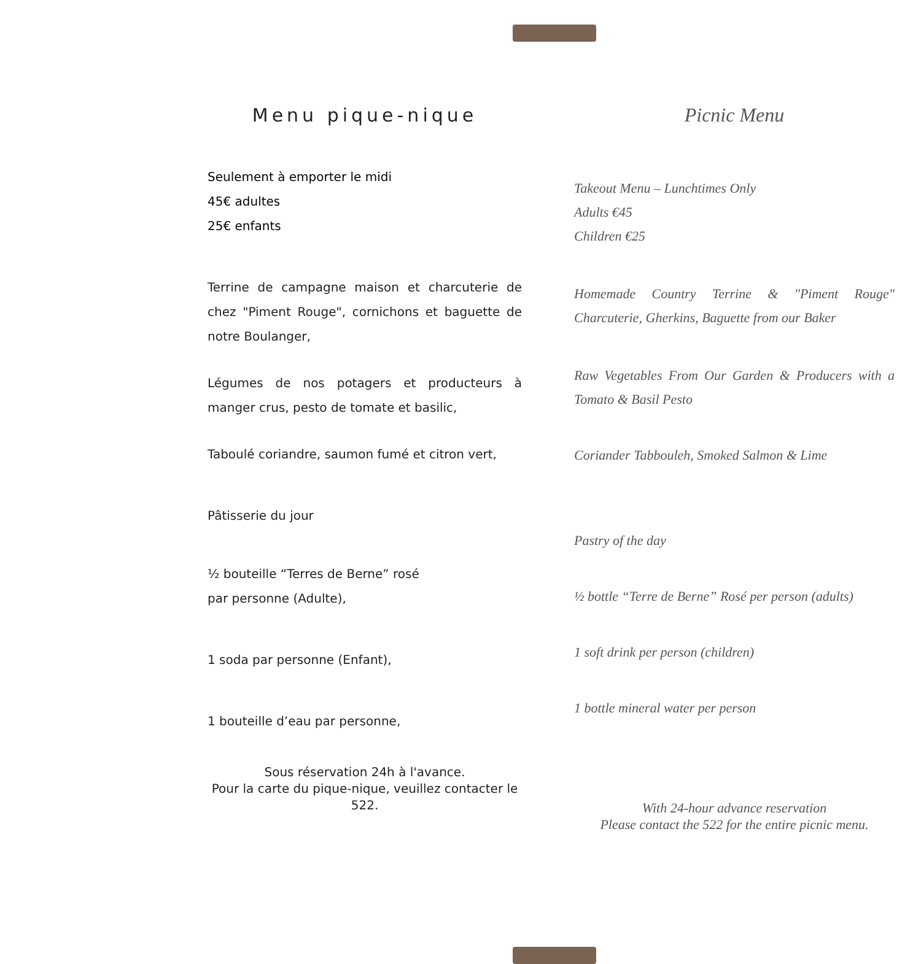Menu pique-nique
Seulement à emporter le midi
45€ adultes
25€ enfants
Terrine de campagne maison et charcuterie de chez "Piment Rouge", cornichons et baguette de notre Boulanger,
Légumes de nos potagers et producteurs à manger crus, pesto de tomate et basilic,
Taboulé coriandre, saumon fumé et citron vert,
Pâtisserie du jour
½ bouteille “Terres de Berne” rosé
par personne (Adulte),
1 soda par personne (Enfant),
1 bouteille d’eau par personne,
Sous réservation 24h à l'avance.
Pour la carte du pique-nique, veuillez contacter le 522.
Picnic Menu
Takeout Menu – Lunchtimes Only
Adults €45
Children €25
Homemade Country Terrine & "Piment Rouge" Charcuterie, Gherkins, Baguette from our Baker
Raw Vegetables From Our Garden & Producers with a Tomato & Basil Pesto
Coriander Tabbouleh, Smoked Salmon & Lime
Pastry of the day
½ bottle “Terre de Berne” Rosé per person (adults)
1 soft drink per person (children)
1 bottle mineral water per person
With 24-hour advance reservation
Please contact the 522 for the entire picnic menu.